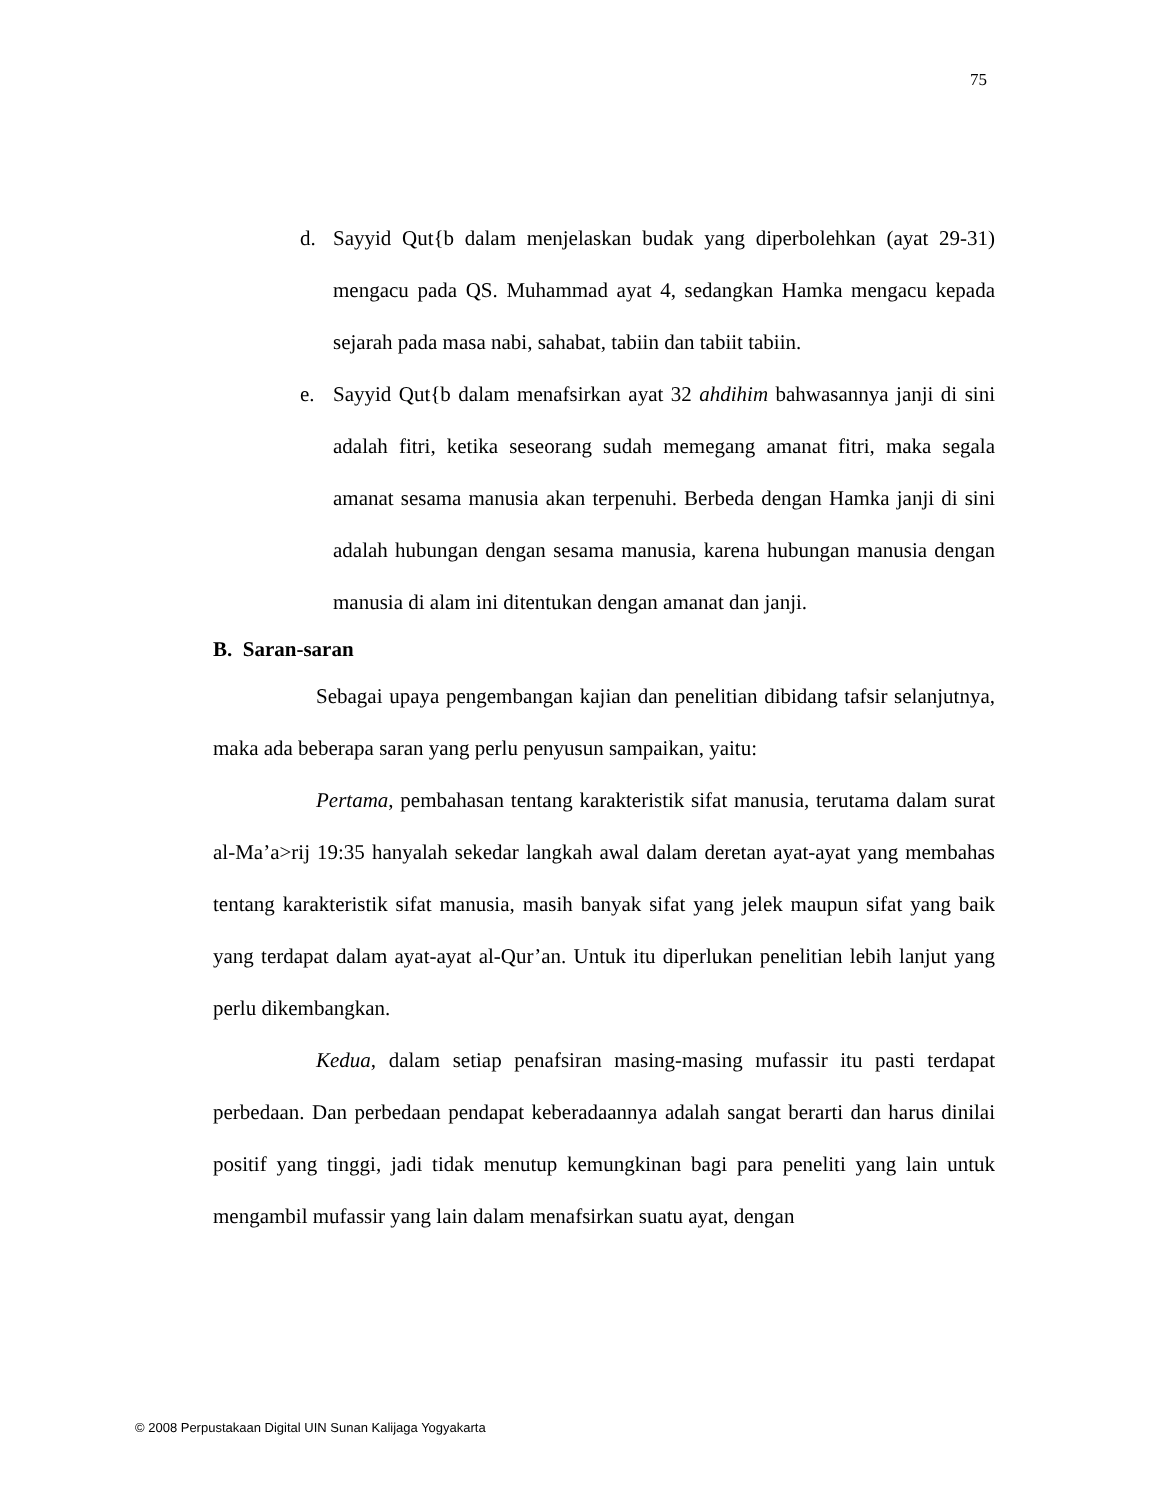75
d. Sayyid Qut{b dalam menjelaskan budak yang diperbolehkan (ayat 29-31) mengacu pada QS. Muhammad ayat 4, sedangkan Hamka mengacu kepada sejarah pada masa nabi, sahabat, tabiin dan tabiit tabiin.
e. Sayyid Qut{b dalam menafsirkan ayat 32 ahdihim bahwasannya janji di sini adalah fitri, ketika seseorang sudah memegang amanat fitri, maka segala amanat sesama manusia akan terpenuhi. Berbeda dengan Hamka janji di sini adalah hubungan dengan sesama manusia, karena hubungan manusia dengan manusia di alam ini ditentukan dengan amanat dan janji.
B. Saran-saran
Sebagai upaya pengembangan kajian dan penelitian dibidang tafsir selanjutnya, maka ada beberapa saran yang perlu penyusun sampaikan, yaitu:
Pertama, pembahasan tentang karakteristik sifat manusia, terutama dalam surat al-Ma’a>rij 19:35 hanyalah sekedar langkah awal dalam deretan ayat-ayat yang membahas tentang karakteristik sifat manusia, masih banyak sifat yang jelek maupun sifat yang baik yang terdapat dalam ayat-ayat al-Qur’an. Untuk itu diperlukan penelitian lebih lanjut yang perlu dikembangkan.
Kedua, dalam setiap penafsiran masing-masing mufassir itu pasti terdapat perbedaan. Dan perbedaan pendapat keberadaannya adalah sangat berarti dan harus dinilai positif yang tinggi, jadi tidak menutup kemungkinan bagi para peneliti yang lain untuk mengambil mufassir yang lain dalam menafsirkan suatu ayat, dengan
© 2008 Perpustakaan Digital UIN Sunan Kalijaga Yogyakarta